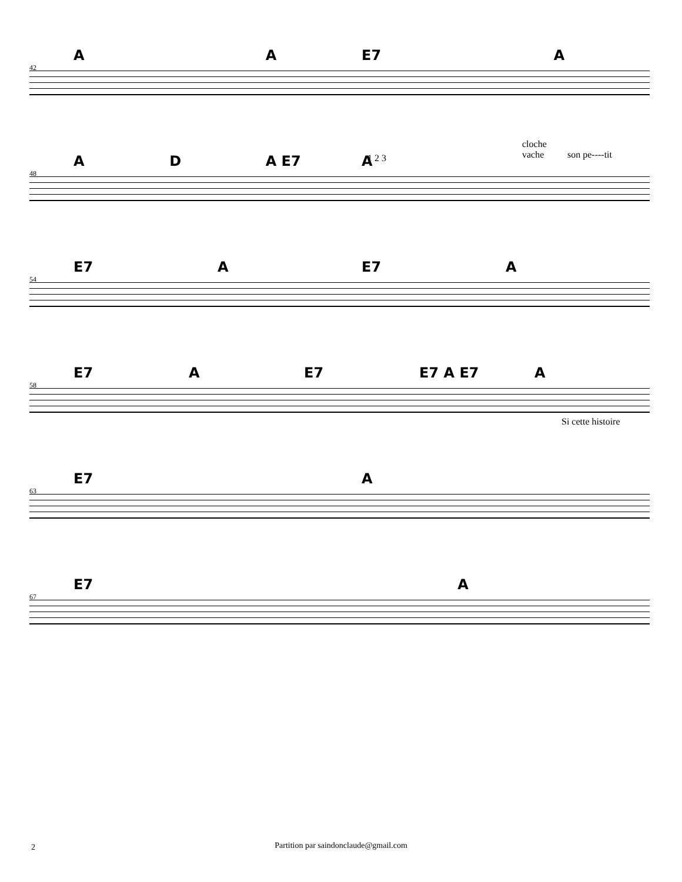42
A A E7 A
48
A D A E7 A 1 2 3
cloche
vache
son pe----tit
54
E7 A E7 A
58
E7 A E7 E7 A E7 A
Si cette histoire
63
E7 A
67
E7 A
2
Partition par saindonclaude@gmail.com